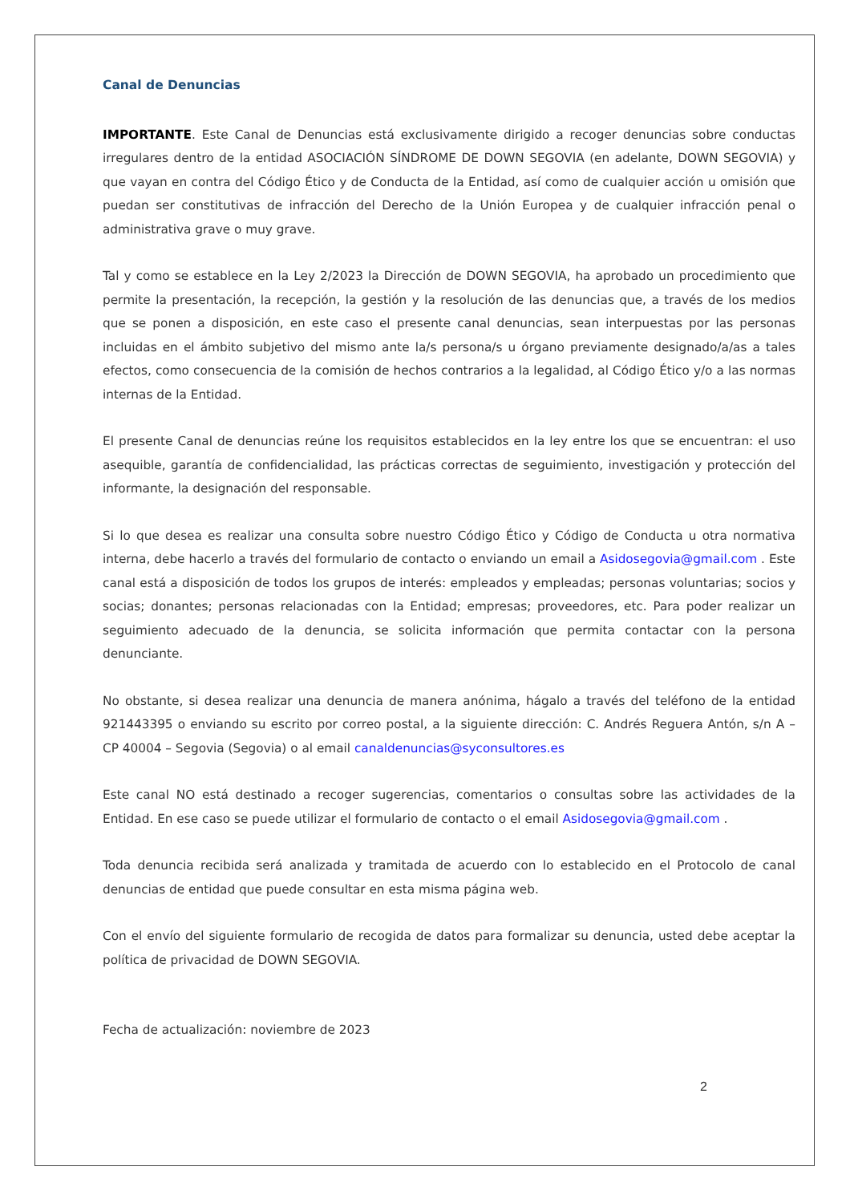Canal de Denuncias
IMPORTANTE. Este Canal de Denuncias está exclusivamente dirigido a recoger denuncias sobre conductas irregulares dentro de la entidad ASOCIACIÓN SÍNDROME DE DOWN SEGOVIA (en adelante, DOWN SEGOVIA) y que vayan en contra del Código Ético y de Conducta de la Entidad, así como de cualquier acción u omisión que puedan ser constitutivas de infracción del Derecho de la Unión Europea y de cualquier infracción penal o administrativa grave o muy grave.
Tal y como se establece en la Ley 2/2023 la Dirección de DOWN SEGOVIA, ha aprobado un procedimiento que permite la presentación, la recepción, la gestión y la resolución de las denuncias que, a través de los medios que se ponen a disposición, en este caso el presente canal denuncias, sean interpuestas por las personas incluidas en el ámbito subjetivo del mismo ante la/s persona/s u órgano previamente designado/a/as a tales efectos, como consecuencia de la comisión de hechos contrarios a la legalidad, al Código Ético y/o a las normas internas de la Entidad.
El presente Canal de denuncias reúne los requisitos establecidos en la ley entre los que se encuentran: el uso asequible, garantía de confidencialidad, las prácticas correctas de seguimiento, investigación y protección del informante, la designación del responsable.
Si lo que desea es realizar una consulta sobre nuestro Código Ético y Código de Conducta u otra normativa interna, debe hacerlo a través del formulario de contacto o enviando un email a Asidosegovia@gmail.com . Este canal está a disposición de todos los grupos de interés: empleados y empleadas; personas voluntarias; socios y socias; donantes; personas relacionadas con la Entidad; empresas; proveedores, etc. Para poder realizar un seguimiento adecuado de la denuncia, se solicita información que permita contactar con la persona denunciante.
No obstante, si desea realizar una denuncia de manera anónima, hágalo a través del teléfono de la entidad 921443395 o enviando su escrito por correo postal, a la siguiente dirección: C. Andrés Reguera Antón, s/n A – CP 40004 – Segovia (Segovia) o al email canaldenuncias@syconsultores.es
Este canal NO está destinado a recoger sugerencias, comentarios o consultas sobre las actividades de la Entidad. En ese caso se puede utilizar el formulario de contacto o el email Asidosegovia@gmail.com .
Toda denuncia recibida será analizada y tramitada de acuerdo con lo establecido en el Protocolo de canal denuncias de entidad que puede consultar en esta misma página web.
Con el envío del siguiente formulario de recogida de datos para formalizar su denuncia, usted debe aceptar la política de privacidad de DOWN SEGOVIA.
Fecha de actualización: noviembre de 2023
2